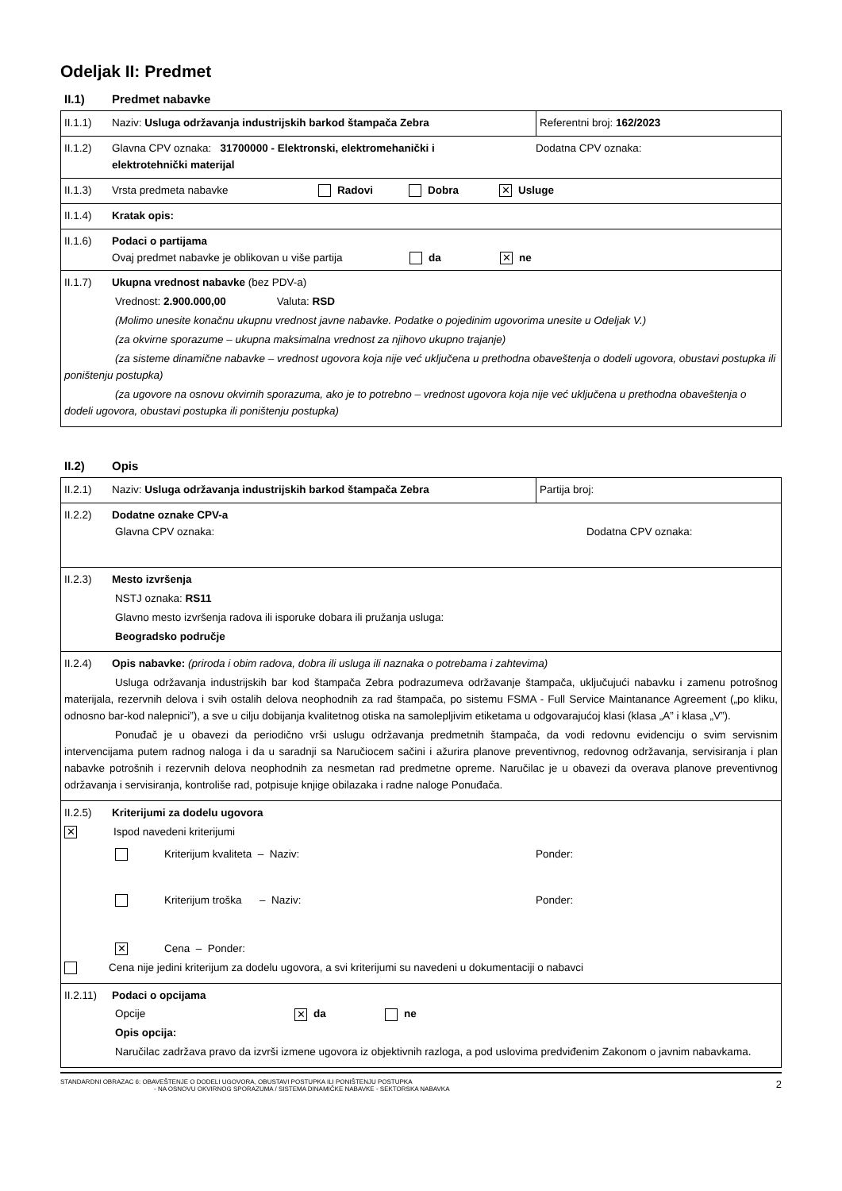Odeljak II: Predmet
II.1) Predmet nabavke
| II.1.1) Naziv: Usluga održavanja industrijskih barkod štampača Zebra | Referentni broj: 162/2023 |
| II.1.2) Glavna CPV oznaka: 31700000 - Elektronski, elektromehanički i elektrotehnički materijal Dodatna CPV oznaka: | |
| II.1.3) Vrsta predmeta nabavke Radovi Dobra ✕ Usluge | |
| II.1.4) Kratak opis: | |
| II.1.6) Podaci o partijama Ovaj predmet nabavke je oblikovan u više partija da ✕ ne | |
| II.1.7) Ukupna vrednost nabavke (bez PDV-a) Vrednost: 2.900.000,00 Valuta: RSD (Molimo unesite konačnu ukupnu vrednost javne nabavke. Podatke o pojedinim ugovorima unesite u Odeljak V.) (za okvirne sporazume – ukupna maksimalna vrednost za njihovo ukupno trajanje) (za sisteme dinamične nabavke – vrednost ugovora koja nije već uključena u prethodna obaveštenja o dodeli ugovora, obustavi postupka ili poništenju postupka) (za ugovore na osnovu okvirnih sporazuma, ako je to potrebno – vrednost ugovora koja nije već uključena u prethodna obaveštenja o dodeli ugovora, obustavi postupka ili poništenju postupka) | |
II.2) Opis
| II.2.1) Naziv: Usluga održavanja industrijskih barkod štampača Zebra | Partija broj: |
| II.2.2) Dodatne oznake CPV-a Glavna CPV oznaka: Dodatna CPV oznaka: | |
| II.2.3) Mesto izvršenja NSTJ oznaka: RS11 Glavno mesto izvršenja radova ili isporuke dobara ili pružanja usluga: Beogradsko područje | |
| II.2.4) Opis nabavke: (priroda i obim radova, dobra ili usluga ili naznaka o potrebama i zahtevima) Usluga održavanja industrijskih bar kod štampača Zebra podrazumeva održavanje štampača, uključujući nabavku i zamenu potrošnog materijala, rezervnih delova i svih ostalih delova neophodnih za rad štampača, po sistemu FSMA - Full Service Maintanance Agreement („po kliku, odnosno bar-kod nalepnici”), a sve u cilju dobijanja kvalitetnog otiska na samolepljivim etiketama u odgovarajućoj klasi (klasa „A” i klasa „V”). Ponuđač je u obavezi da periodično vrši uslugu održavanja predmetnih štampača, da vodi redovnu evidenciju o svim servisnim intervencijama putem radnog naloga i da u saradnji sa Naručiocem sačini i ažurira planove preventivnog, redovnog održavanja, servisiranja i plan nabavke potrošnih i rezervnih delova neophodnih za nesmetan rad predmetne opreme. Naručilac je u obavezi da overava planove preventivnog održavanja i servisiranja, kontroliše rad, potpisuje knjige obilazaka i radne naloge Ponuđača. | |
| II.2.5) Kriterijumi za dodelu ugovora ✕ Ispod navedeni kriterijumi Kriterijum kvaliteta – Naziv: Ponder: Kriterijum troška – Naziv: Ponder: ✕ Cena – Ponder: Cena nije jedini kriterijum za dodelu ugovora, a svi kriterijumi su navedeni u dokumentaciji o nabavci | |
| II.2.11) Podaci o opcijama Opcije ✕ da ne Opis opcija: Naručilac zadržava pravo da izvrši izmene ugovora iz objektivnih razloga, a pod uslovima predviđenim Zakonom o javnim nabavkama. | |
STANDARDNI OBRAZAC 6: OBAVEŠTENJE O DODELI UGOVORA, OBUSTAVI POSTUPKA ILI PONIŠTENJU POSTUPKA
- NA OSNOVU OKVIRNOG SPORAZUMA / SISTEMA DINAMIČKE NABAVKE - SEKTORSKA NABAVKA
2